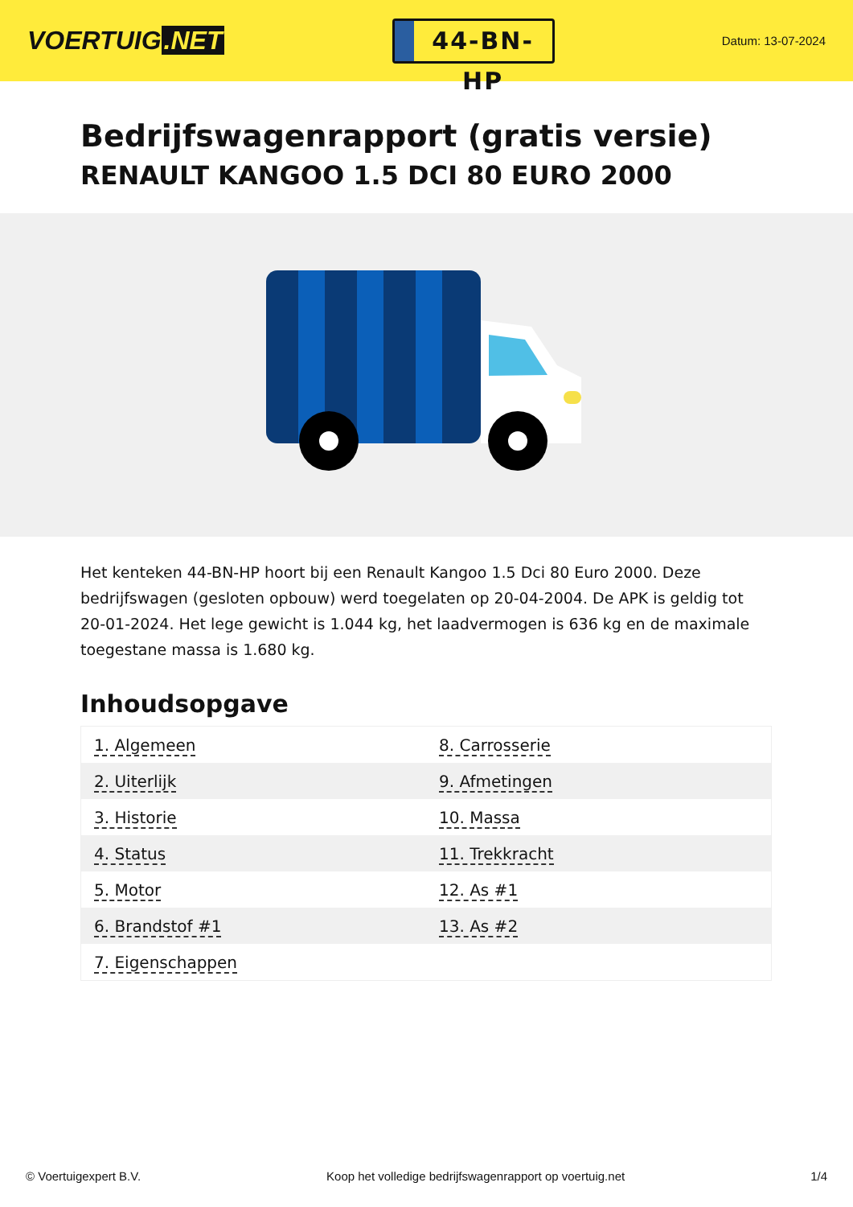VOERTUIG.NET
44-BN-HP
Datum: 13-07-2024
Bedrijfswagenrapport (gratis versie)
RENAULT KANGOO 1.5 DCI 80 EURO 2000
Het kenteken 44-BN-HP hoort bij een Renault Kangoo 1.5 Dci 80 Euro 2000. Deze bedrijfswagen (gesloten opbouw) werd toegelaten op 20-04-2004. De APK is geldig tot 20-01-2024. Het lege gewicht is 1.044 kg, het laadvermogen is 636 kg en de maximale toegestane massa is 1.680 kg.
Inhoudsopgave
| 1. Algemeen | 8. Carrosserie |
| 2. Uiterlijk | 9. Afmetingen |
| 3. Historie | 10. Massa |
| 4. Status | 11. Trekkracht |
| 5. Motor | 12. As #1 |
| 6. Brandstof #1 | 13. As #2 |
| 7. Eigenschappen | |
© Voertuigexpert B.V. Koop het volledige bedrijfswagenrapport op voertuig.net 1/4